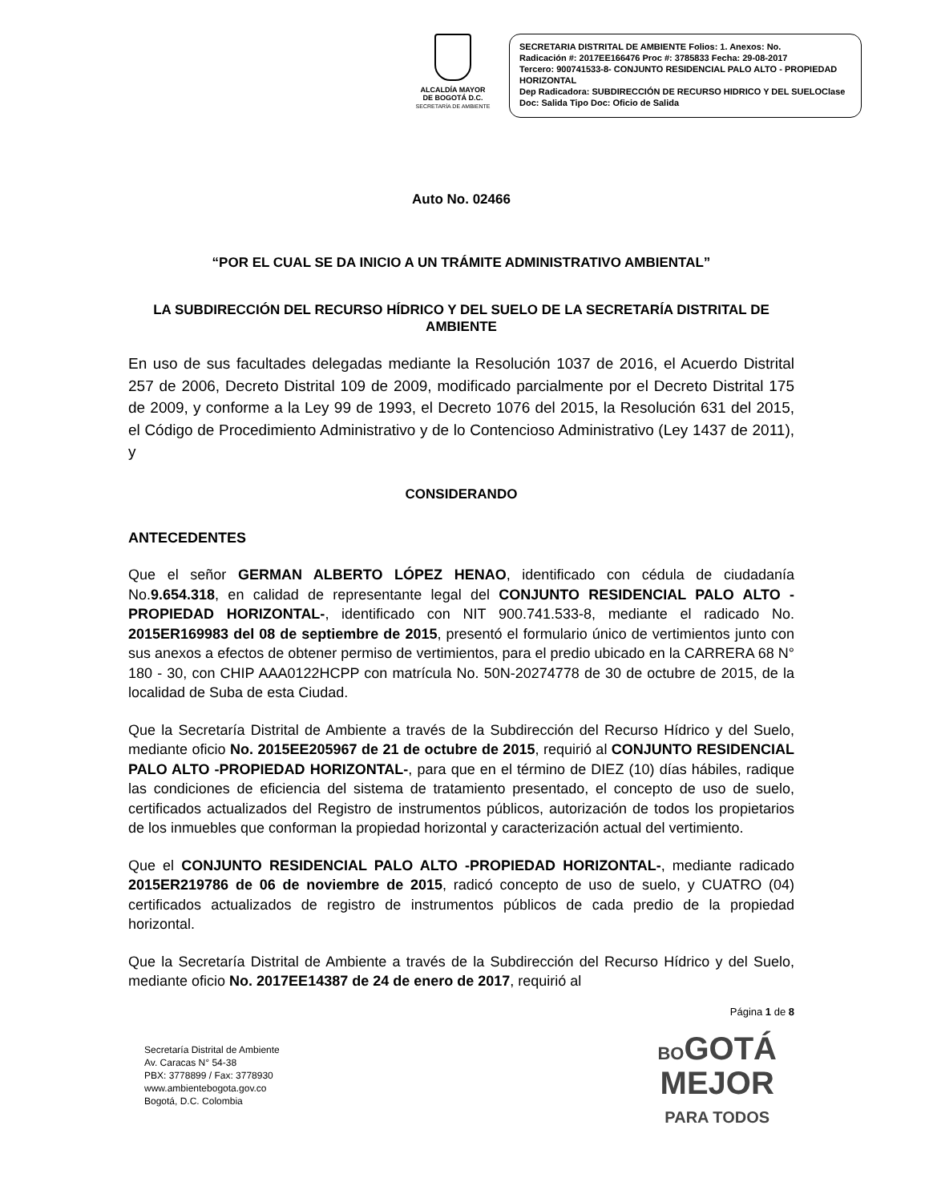ALCALDÍA MAYOR
DE BOGOTÁ D.C.
SECRETARÍA DE AMBIENTE
SECRETARIA DISTRITAL DE AMBIENTE Folios: 1. Anexos: No.
Radicación #: 2017EE166476 Proc #: 3785833 Fecha: 29-08-2017
Tercero: 900741533-8- CONJUNTO RESIDENCIAL PALO ALTO - PROPIEDAD HORIZONTAL
Dep Radicadora: SUBDIRECCIÓN DE RECURSO HIDRICO Y DEL SUELOClase Doc: Salida Tipo Doc: Oficio de Salida
Auto No. 02466
“POR EL CUAL SE DA INICIO A UN TRÁMITE ADMINISTRATIVO AMBIENTAL”
LA SUBDIRECCIÓN DEL RECURSO HÍDRICO Y DEL SUELO DE LA SECRETARÍA DISTRITAL DE AMBIENTE
En uso de sus facultades delegadas mediante la Resolución 1037 de 2016, el Acuerdo Distrital 257 de 2006, Decreto Distrital 109 de 2009, modificado parcialmente por el Decreto Distrital 175 de 2009, y conforme a la Ley 99 de 1993, el Decreto 1076 del 2015, la Resolución 631 del 2015, el Código de Procedimiento Administrativo y de lo Contencioso Administrativo (Ley 1437 de 2011), y
CONSIDERANDO
ANTECEDENTES
Que el señor GERMAN ALBERTO LÓPEZ HENAO, identificado con cédula de ciudadanía No.9.654.318, en calidad de representante legal del CONJUNTO RESIDENCIAL PALO ALTO -PROPIEDAD HORIZONTAL-, identificado con NIT 900.741.533-8, mediante el radicado No. 2015ER169983 del 08 de septiembre de 2015, presentó el formulario único de vertimientos junto con sus anexos a efectos de obtener permiso de vertimientos, para el predio ubicado en la CARRERA 68 N° 180 - 30, con CHIP AAA0122HCPP con matrícula No. 50N-20274778 de 30 de octubre de 2015, de la localidad de Suba de esta Ciudad.
Que la Secretaría Distrital de Ambiente a través de la Subdirección del Recurso Hídrico y del Suelo, mediante oficio No. 2015EE205967 de 21 de octubre de 2015, requirió al CONJUNTO RESIDENCIAL PALO ALTO -PROPIEDAD HORIZONTAL-, para que en el término de DIEZ (10) días hábiles, radique las condiciones de eficiencia del sistema de tratamiento presentado, el concepto de uso de suelo, certificados actualizados del Registro de instrumentos públicos, autorización de todos los propietarios de los inmuebles que conforman la propiedad horizontal y caracterización actual del vertimiento.
Que el CONJUNTO RESIDENCIAL PALO ALTO -PROPIEDAD HORIZONTAL-, mediante radicado 2015ER219786 de 06 de noviembre de 2015, radicó concepto de uso de suelo, y CUATRO (04) certificados actualizados de registro de instrumentos públicos de cada predio de la propiedad horizontal.
Que la Secretaría Distrital de Ambiente a través de la Subdirección del Recurso Hídrico y del Suelo, mediante oficio No. 2017EE14387 de 24 de enero de 2017, requirió al
Página 1 de 8
Secretaría Distrital de Ambiente
Av. Caracas N° 54-38
PBX: 3778899 / Fax: 3778930
www.ambientebogota.gov.co
Bogotá, D.C. Colombia
BOGOTÁ
MEJOR
PARA TODOS